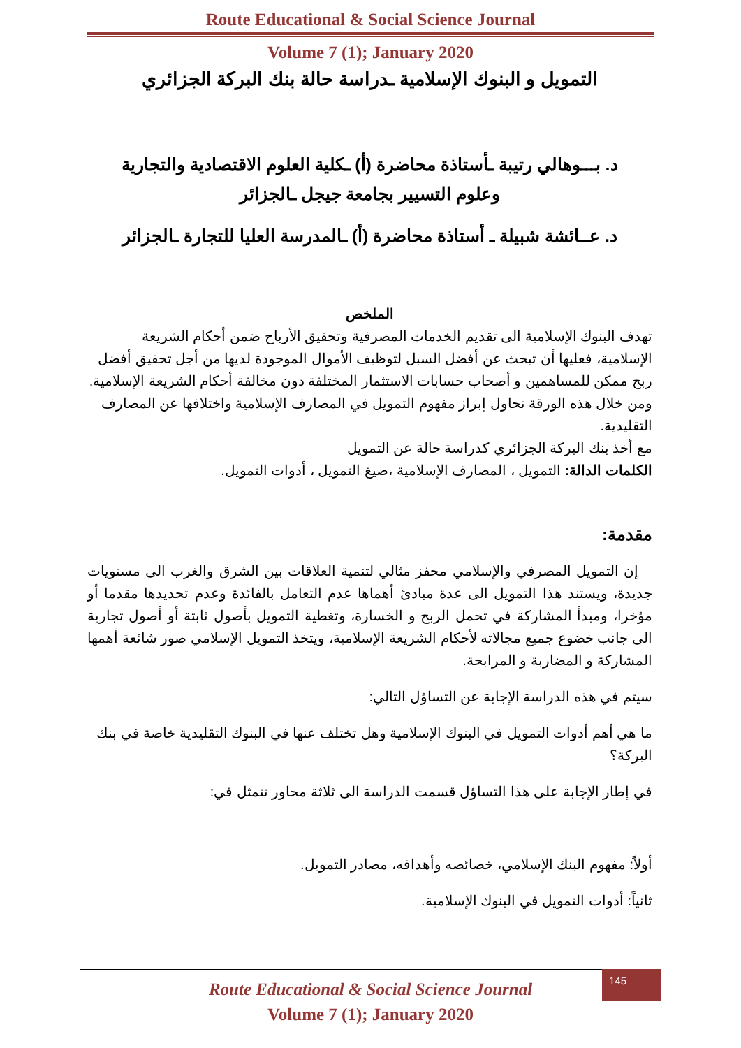Route Educational & Social Science Journal
Volume 7 (1); January 2020
التمويل و البنوك الإسلامية ـدراسة حالة بنك البركة الجزائري
د. بـــوهالي رتيبة ـأستاذة محاضرة (أ) ـكلية العلوم الاقتصادية والتجارية
وعلوم التسيير بجامعة جيجل ـالجزائر
د. عــائشة شبيلة ـ أستاذة محاضرة (أ) ـالمدرسة العليا للتجارة ـالجزائر
الملخص
تهدف البنوك الإسلامية الى تقديم الخدمات المصرفية وتحقيق الأرباح ضمن أحكام الشريعة الإسلامية، فعليها أن تبحث عن أفضل السبل لتوظيف الأموال الموجودة لديها من أجل تحقيق أفضل ربح ممكن للمساهمين و أصحاب حسابات الاستثمار المختلفة دون مخالفة أحكام الشريعة الإسلامية.
ومن خلال هذه الورقة نحاول إبراز مفهوم التمويل في المصارف الإسلامية واختلافها عن المصارف التقليدية.
مع أخذ بنك البركة الجزائري كدراسة حالة عن التمويل
الكلمات الدالة: التمويل ، المصارف الإسلامية ،صيغ التمويل ، أدوات التمويل.
مقدمة:
إن التمويل المصرفي والإسلامي محفز مثالي لتنمية العلاقات بين الشرق والغرب الى مستويات جديدة، ويستند هذا التمويل الى عدة مبادئ أهماها عدم التعامل بالفائدة وعدم تحديدها مقدما أو مؤخرا، ومبدأ المشاركة في تحمل الربح و الخسارة، وتغطية التمويل بأصول ثابتة أو أصول تجارية الى جانب خضوع جميع مجالاته لأحكام الشريعة الإسلامية، ويتخذ التمويل الإسلامي صور شائعة أهمها المشاركة و المضاربة و المرابحة.
سيتم في هذه الدراسة الإجابة عن التساؤل التالي:
ما هي أهم أدوات التمويل في البنوك الإسلامية وهل تختلف عنها في البنوك التقليدية خاصة في بنك البركة؟
في إطار الإجابة على هذا التساؤل قسمت الدراسة الى ثلاثة محاور تتمثل في:
أولاً: مفهوم البنك الإسلامي، خصائصه وأهدافه، مصادر التمويل.
ثانياً: أدوات التمويل في البنوك الإسلامية.
Route Educational & Social Science Journal
Volume 7 (1); January 2020
145